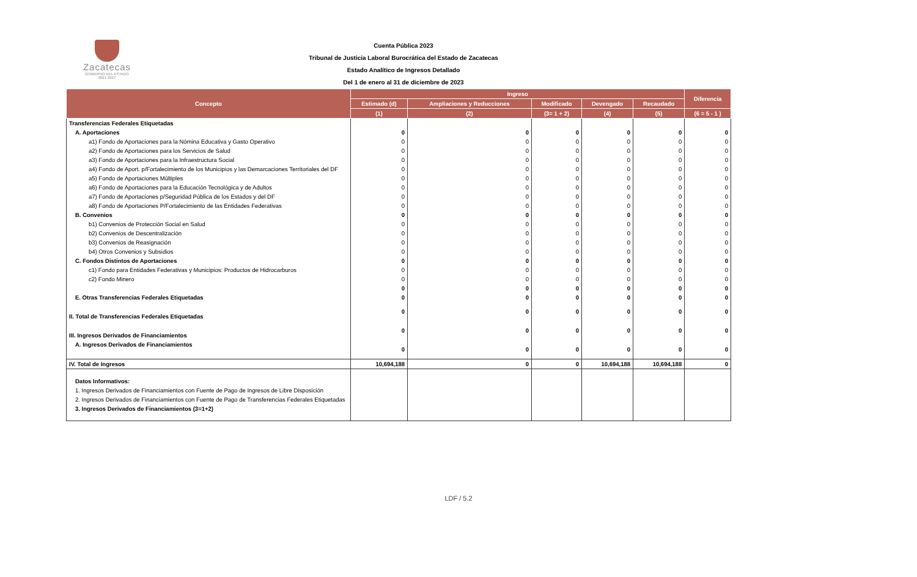Zacatecas
GOBIERNO DEL ESTADO
2021-2027
Cuenta Pública 2023
Tribunal de Justicia Laboral Burocrática del Estado de Zacatecas
Estado Analítico de Ingresos Detallado
Del 1 de enero al 31 de diciembre de 2023
| Concepto | Ingreso | | | | | Diferencia |
| --- | --- | --- | --- | --- | --- | --- |
| | Estimado (d) | Ampliaciones y Reducciones | Modificado | Devengado | Recaudado | |
| | (1) | (2) | (3= 1 + 2) | (4) | (5) | (6 = 5 - 1 ) |
| Transferencias Federales Etiquetadas | | | | | | |
| A. Aportaciones | 0 | 0 | 0 | 0 | 0 | 0 |
| a1) Fondo de Aportaciones para la Nómina Educativa y Gasto Operativo | 0 | 0 | 0 | 0 | 0 | 0 |
| a2) Fondo de Aportaciones para los Servicios de Salud | 0 | 0 | 0 | 0 | 0 | 0 |
| a3) Fondo de Aportaciones para la Infraestructura Social | 0 | 0 | 0 | 0 | 0 | 0 |
| a4) Fondo de Aport. p/Fortalecimiento de los Municipios y las Demarcaciones Territoriales del DF | 0 | 0 | 0 | 0 | 0 | 0 |
| a5) Fondo de Aportaciones Múltiples | 0 | 0 | 0 | 0 | 0 | 0 |
| a6) Fondo de Aportaciones para la Educación Tecnológica y de Adultos | 0 | 0 | 0 | 0 | 0 | 0 |
| a7) Fondo de Aportaciones p/Seguridad Pública de los Estados y del DF | 0 | 0 | 0 | 0 | 0 | 0 |
| a8) Fondo de Aportaciones P/Fortalecimiento de las Entidades Federativas | 0 | 0 | 0 | 0 | 0 | 0 |
| B. Convenios | 0 | 0 | 0 | 0 | 0 | 0 |
| b1) Convenios de Protección Social en Salud | 0 | 0 | 0 | 0 | 0 | 0 |
| b2) Convenios de Descentralización | 0 | 0 | 0 | 0 | 0 | 0 |
| b3) Convenios de Reasignación | 0 | 0 | 0 | 0 | 0 | 0 |
| b4) Otros Convenios y Subsidios | 0 | 0 | 0 | 0 | 0 | 0 |
| C. Fondos Distintos de Aportaciones | 0 | 0 | 0 | 0 | 0 | 0 |
| c1) Fondo para Entidades Federativas y Municipios: Productos de Hidrocarburos | 0 | 0 | 0 | 0 | 0 | 0 |
| c2) Fondo Minero | 0 | 0 | 0 | 0 | 0 | 0 |
| | 0 | 0 | 0 | 0 | 0 | 0 |
| E. Otras Transferencias Federales Etiquetadas | 0 | 0 | 0 | 0 | 0 | 0 |
| II. Total de Transferencias Federales Etiquetadas | 0 | 0 | 0 | 0 | 0 | 0 |
| III. Ingresos Derivados de Financiamientos | 0 | 0 | 0 | 0 | 0 | 0 |
| A. Ingresos Derivados de Financiamientos | 0 | 0 | 0 | 0 | 0 | 0 |
| IV. Total de Ingresos | 10,694,188 | 0 | 0 | 10,694,188 | 10,694,188 | 0 |
| Datos Informativos: | | | | | | |
| 1. Ingresos Derivados de Financiamientos con Fuente de Pago de Ingresos de Libre Disposición | | | | | | |
| 2. Ingresos Derivados de Financiamientos con Fuente de Pago de Transferencias Federales Etiquetadas | | | | | | |
| 3. Ingresos Derivados de Financiamientos (3=1+2) | | | | | | |
LDF / 5.2